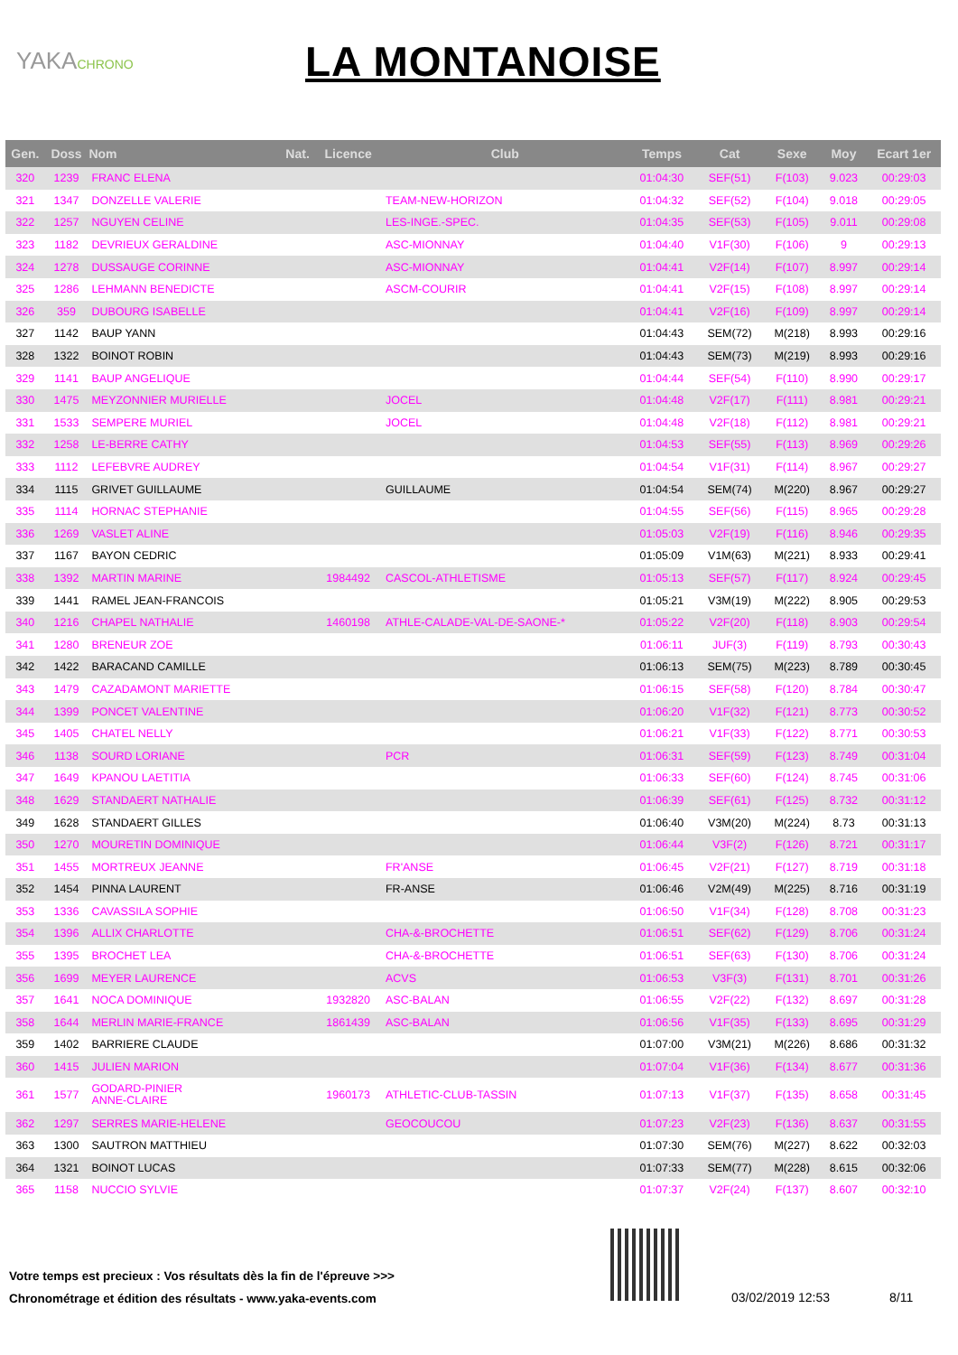YAKACHRONO
LA MONTANOISE
| Gen. | Doss | Nom | Nat. | Licence | Club | Temps | Cat | Sexe | Moy | Ecart 1er |
| --- | --- | --- | --- | --- | --- | --- | --- | --- | --- | --- |
| 320 | 1239 | FRANC ELENA | | | | 01:04:30 | SEF(51) | F(103) | 9.023 | 00:29:03 |
| 321 | 1347 | DONZELLE VALERIE | | | TEAM-NEW-HORIZON | 01:04:32 | SEF(52) | F(104) | 9.018 | 00:29:05 |
| 322 | 1257 | NGUYEN CELINE | | | LES-INGE.-SPEC. | 01:04:35 | SEF(53) | F(105) | 9.011 | 00:29:08 |
| 323 | 1182 | DEVRIEUX GERALDINE | | | ASC-MIONNAY | 01:04:40 | V1F(30) | F(106) | 9 | 00:29:13 |
| 324 | 1278 | DUSSAUGE CORINNE | | | ASC-MIONNAY | 01:04:41 | V2F(14) | F(107) | 8.997 | 00:29:14 |
| 325 | 1286 | LEHMANN BENEDICTE | | | ASCM-COURIR | 01:04:41 | V2F(15) | F(108) | 8.997 | 00:29:14 |
| 326 | 359 | DUBOURG ISABELLE | | | | 01:04:41 | V2F(16) | F(109) | 8.997 | 00:29:14 |
| 327 | 1142 | BAUP YANN | | | | 01:04:43 | SEM(72) | M(218) | 8.993 | 00:29:16 |
| 328 | 1322 | BOINOT ROBIN | | | | 01:04:43 | SEM(73) | M(219) | 8.993 | 00:29:16 |
| 329 | 1141 | BAUP ANGELIQUE | | | | 01:04:44 | SEF(54) | F(110) | 8.990 | 00:29:17 |
| 330 | 1475 | MEYZONNIER MURIELLE | | | JOCEL | 01:04:48 | V2F(17) | F(111) | 8.981 | 00:29:21 |
| 331 | 1533 | SEMPERE MURIEL | | | JOCEL | 01:04:48 | V2F(18) | F(112) | 8.981 | 00:29:21 |
| 332 | 1258 | LE-BERRE CATHY | | | | 01:04:53 | SEF(55) | F(113) | 8.969 | 00:29:26 |
| 333 | 1112 | LEFEBVRE AUDREY | | | | 01:04:54 | V1F(31) | F(114) | 8.967 | 00:29:27 |
| 334 | 1115 | GRIVET GUILLAUME | | | GUILLAUME | 01:04:54 | SEM(74) | M(220) | 8.967 | 00:29:27 |
| 335 | 1114 | HORNAC STEPHANIE | | | | 01:04:55 | SEF(56) | F(115) | 8.965 | 00:29:28 |
| 336 | 1269 | VASLET ALINE | | | | 01:05:03 | V2F(19) | F(116) | 8.946 | 00:29:35 |
| 337 | 1167 | BAYON CEDRIC | | | | 01:05:09 | V1M(63) | M(221) | 8.933 | 00:29:41 |
| 338 | 1392 | MARTIN MARINE | | 1984492 | CASCOL-ATHLETISME | 01:05:13 | SEF(57) | F(117) | 8.924 | 00:29:45 |
| 339 | 1441 | RAMEL JEAN-FRANCOIS | | | | 01:05:21 | V3M(19) | M(222) | 8.905 | 00:29:53 |
| 340 | 1216 | CHAPEL NATHALIE | | 1460198 | ATHLE-CALADE-VAL-DE-SAONE-* | 01:05:22 | V2F(20) | F(118) | 8.903 | 00:29:54 |
| 341 | 1280 | BRENEUR ZOE | | | | 01:06:11 | JUF(3) | F(119) | 8.793 | 00:30:43 |
| 342 | 1422 | BARACAND CAMILLE | | | | 01:06:13 | SEM(75) | M(223) | 8.789 | 00:30:45 |
| 343 | 1479 | CAZADAMONT MARIETTE | | | | 01:06:15 | SEF(58) | F(120) | 8.784 | 00:30:47 |
| 344 | 1399 | PONCET VALENTINE | | | | 01:06:20 | V1F(32) | F(121) | 8.773 | 00:30:52 |
| 345 | 1405 | CHATEL NELLY | | | | 01:06:21 | V1F(33) | F(122) | 8.771 | 00:30:53 |
| 346 | 1138 | SOURD LORIANE | | | PCR | 01:06:31 | SEF(59) | F(123) | 8.749 | 00:31:04 |
| 347 | 1649 | KPANOU LAETITIA | | | | 01:06:33 | SEF(60) | F(124) | 8.745 | 00:31:06 |
| 348 | 1629 | STANDAERT NATHALIE | | | | 01:06:39 | SEF(61) | F(125) | 8.732 | 00:31:12 |
| 349 | 1628 | STANDAERT GILLES | | | | 01:06:40 | V3M(20) | M(224) | 8.73 | 00:31:13 |
| 350 | 1270 | MOURETIN DOMINIQUE | | | | 01:06:44 | V3F(2) | F(126) | 8.721 | 00:31:17 |
| 351 | 1455 | MORTREUX JEANNE | | | FR'ANSE | 01:06:45 | V2F(21) | F(127) | 8.719 | 00:31:18 |
| 352 | 1454 | PINNA LAURENT | | | FR-ANSE | 01:06:46 | V2M(49) | M(225) | 8.716 | 00:31:19 |
| 353 | 1336 | CAVASSILA SOPHIE | | | | 01:06:50 | V1F(34) | F(128) | 8.708 | 00:31:23 |
| 354 | 1396 | ALLIX CHARLOTTE | | | CHA-&-BROCHETTE | 01:06:51 | SEF(62) | F(129) | 8.706 | 00:31:24 |
| 355 | 1395 | BROCHET LEA | | | CHA-&-BROCHETTE | 01:06:51 | SEF(63) | F(130) | 8.706 | 00:31:24 |
| 356 | 1699 | MEYER LAURENCE | | | ACVS | 01:06:53 | V3F(3) | F(131) | 8.701 | 00:31:26 |
| 357 | 1641 | NOCA DOMINIQUE | | 1932820 | ASC-BALAN | 01:06:55 | V2F(22) | F(132) | 8.697 | 00:31:28 |
| 358 | 1644 | MERLIN MARIE-FRANCE | | 1861439 | ASC-BALAN | 01:06:56 | V1F(35) | F(133) | 8.695 | 00:31:29 |
| 359 | 1402 | BARRIERE CLAUDE | | | | 01:07:00 | V3M(21) | M(226) | 8.686 | 00:31:32 |
| 360 | 1415 | JULIEN MARION | | | | 01:07:04 | V1F(36) | F(134) | 8.677 | 00:31:36 |
| 361 | 1577 | GODARD-PINIER ANNE-CLAIRE | | 1960173 | ATHLETIC-CLUB-TASSIN | 01:07:13 | V1F(37) | F(135) | 8.658 | 00:31:45 |
| 362 | 1297 | SERRES MARIE-HELENE | | | GEOCOUCOU | 01:07:23 | V2F(23) | F(136) | 8.637 | 00:31:55 |
| 363 | 1300 | SAUTRON MATTHIEU | | | | 01:07:30 | SEM(76) | M(227) | 8.622 | 00:32:03 |
| 364 | 1321 | BOINOT LUCAS | | | | 01:07:33 | SEM(77) | M(228) | 8.615 | 00:32:06 |
| 365 | 1158 | NUCCIO SYLVIE | | | | 01:07:37 | V2F(24) | F(137) | 8.607 | 00:32:10 |
Votre temps est precieux : Vos résultats dès la fin de l'épreuve >>>
Chronométrage et édition des résultats - www.yaka-events.com
03/02/2019 12:53 8/11